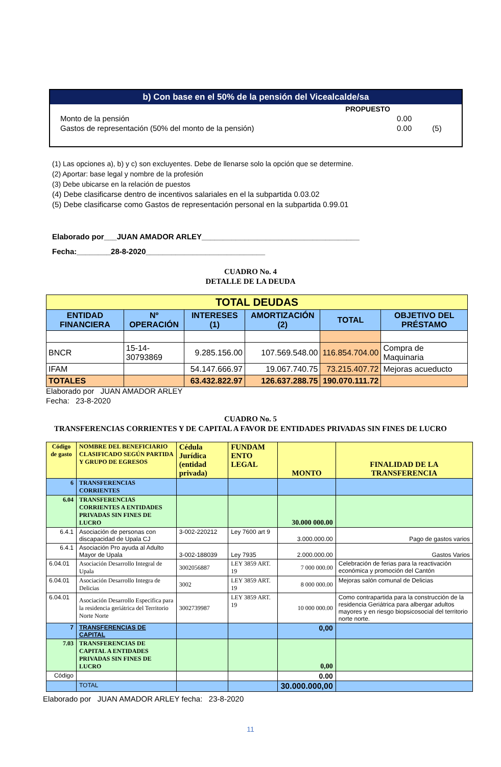b) Con base en el 50% de la pensión del Vicealcalde/sa
| | PROPUESTO | |
| Monto de la pensión | 0.00 | |
| Gastos de representación (50% del monto de la pensión) | 0.00 | (5) |
(1) Las opciones a), b) y c) son excluyentes. Debe de llenarse solo la opción que se determine.
(2) Aportar: base legal y nombre de la profesión
(3) Debe ubicarse en la relación de puestos
(4) Debe clasificarse dentro de incentivos salariales en el la subpartida 0.03.02
(5) Debe clasificarse como Gastos de representación personal en la subpartida 0.99.01
Elaborado por___JUAN AMADOR ARLEY_____________________________________
Fecha:________28-8-2020____________________________
CUADRO No. 4
DETALLE DE LA DEUDA
| TOTAL DEUDAS | | | | | |
| --- | --- | --- | --- | --- | --- |
| ENTIDAD FINANCIERA | Nº OPERACIÓN | INTERESES (1) | AMORTIZACIÓN (2) | TOTAL | OBJETIVO DEL PRÉSTAMO |
| BNCR | 15-14-30793869 | 9.285.156.00 | 107.569.548.00 | 116.854.704.00 | Compra de Maquinaria |
| IFAM | | 54.147.666.97 | 19.067.740.75 | 73.215.407.72 | Mejoras acueducto |
| TOTALES | | 63.432.822.97 | 126.637.288.75 | 190.070.111.72 | |
Elaborado por JUAN AMADOR ARLEY
Fecha: 23-8-2020
CUADRO No. 5
TRANSFERENCIAS CORRIENTES Y DE CAPITAL A FAVOR DE ENTIDADES PRIVADAS SIN FINES DE LUCRO
| Código de gasto | NOMBRE DEL BENEFICIARIO CLASIFICADO SEGÚN PARTIDA Y GRUPO DE EGRESOS | Cédula Jurídica (entidad privada) | FUNDAM ENTO LEGAL | MONTO | FINALIDAD DE LA TRANSFERENCIA |
| --- | --- | --- | --- | --- | --- |
| 6 | TRANSFERENCIAS CORRIENTES | | | | |
| 6.04 | TRANSFERENCIAS CORRIENTES A ENTIDADES PRIVADAS SIN FINES DE LUCRO | | | 30.000 000.00 | |
| 6.4.1 | Asociación de personas con discapacidad de Upala CJ | 3-002-220212 | Ley 7600 art 9 | 3.000.000.00 | Pago de gastos varios |
| 6.4.1 | Asociación Pro ayuda al Adulto Mayor de Upala | 3-002-188039 | Ley 7935 | 2.000.000.00 | Gastos Varios |
| 6.04.01 | Asociación Desarrollo Integral de Upala | 3002056887 | LEY 3859 ART. 19 | 7 000 000.00 | Celebración de ferias para la reactivación económica y promoción del Cantón |
| 6.04.01 | Asociación Desarrollo Integra de Delicias | 3002 | LEY 3859 ART. 19 | 8 000 000.00 | Mejoras salón comunal de Delicias |
| 6.04.01 | Asociación Desarrollo Especifica para la residencia geriátrica del Territorio Norte Norte | 3002739987 | LEY 3859 ART. 19 | 10 000 000.00 | Como contrapartida para la construcción de la residencia Geriátrica para albergar adultos mayores y en riesgo biopsicosocial del territorio norte norte. |
| 7 | TRANSFERENCIAS DE CAPITAL | | | 0,00 | |
| 7.03 | TRANSFERENCIAS DE CAPITAL A ENTIDADES PRIVADAS SIN FINES DE LUCRO | | | 0,00 | |
| Código | | | | 0.00 | |
| | TOTAL | | | 30.000.000,00 | |
Elaborado por JUAN AMADOR ARLEY fecha: 23-8-2020
11